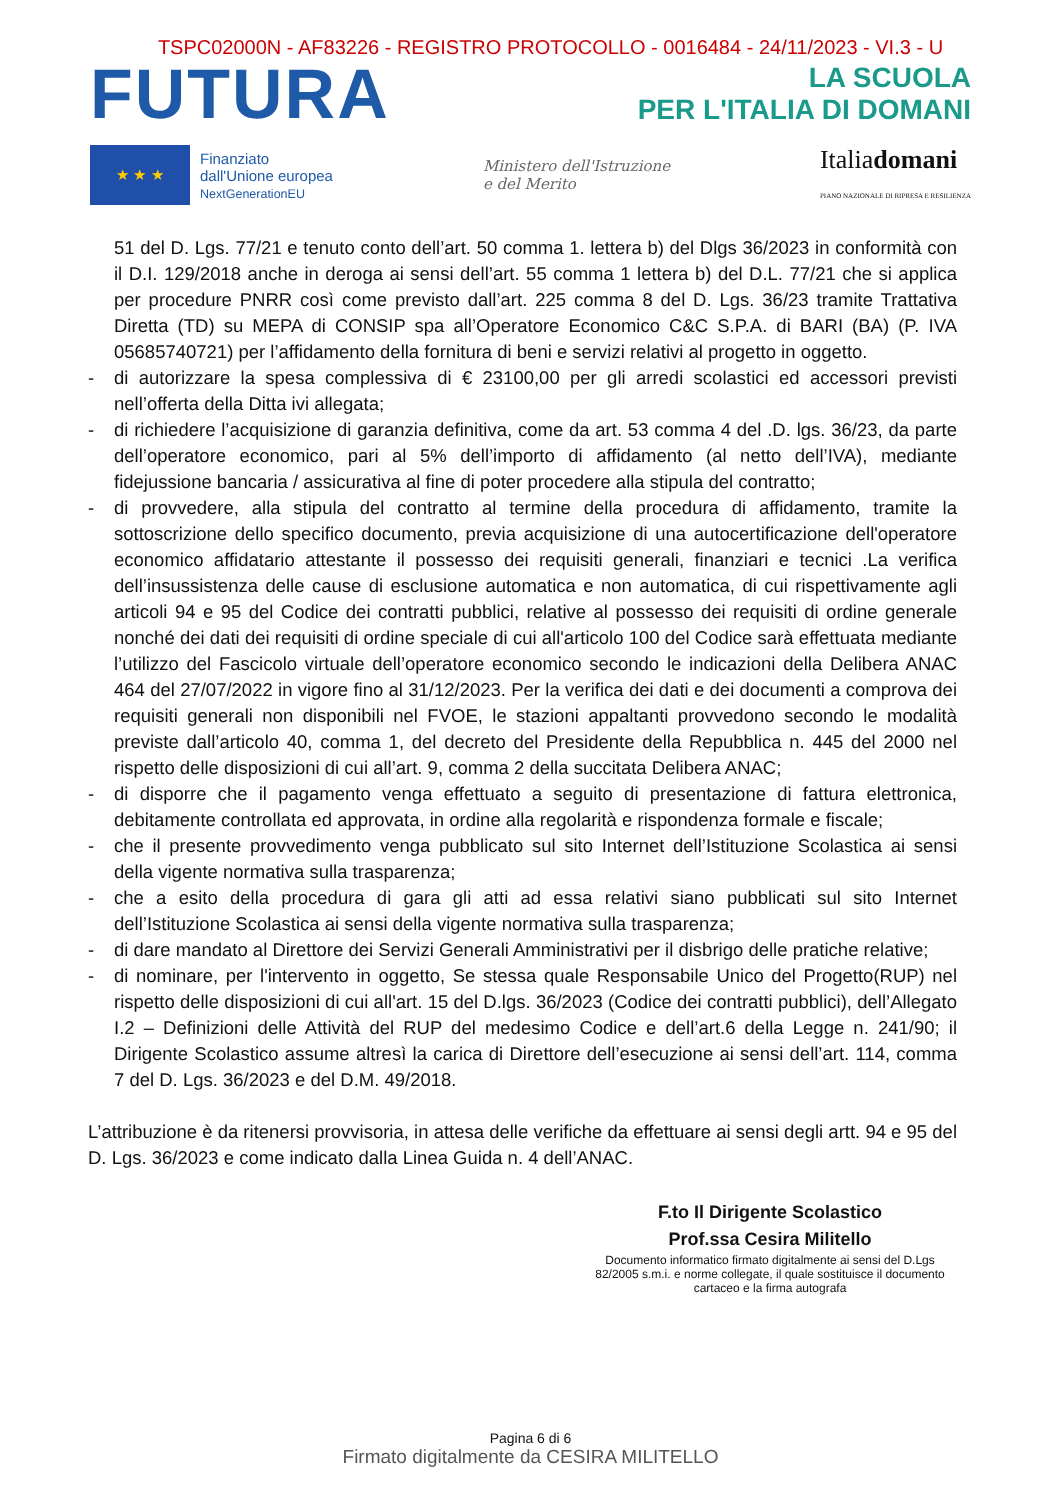TSPC02000N - AF83226 - REGISTRO PROTOCOLLO - 0016484 - 24/11/2023 - VI.3 - U
FUTURA
LA SCUOLA
PER L'ITALIA DI DOMANI
★ ★ ★
Finanziato
dall'Unione europea
NextGenerationEU
Ministero dell'Istruzione
e del Merito
Italiadomani
PIANO NAZIONALE DI RIPRESA E RESILIENZA
51 del D. Lgs. 77/21 e tenuto conto dell’art. 50 comma 1. lettera b) del Dlgs 36/2023 in conformità con il D.I. 129/2018 anche in deroga ai sensi dell’art. 55 comma 1 lettera b) del D.L. 77/21 che si applica per procedure PNRR così come previsto dall’art. 225 comma 8 del D. Lgs. 36/23 tramite Trattativa Diretta (TD) su MEPA di CONSIP spa all’Operatore Economico C&C S.P.A. di BARI (BA) (P. IVA 05685740721) per l’affidamento della fornitura di beni e servizi relativi al progetto in oggetto.
- di autorizzare la spesa complessiva di € 23100,00 per gli arredi scolastici ed accessori previsti nell’offerta della Ditta ivi allegata;
- di richiedere l’acquisizione di garanzia definitiva, come da art. 53 comma 4 del .D. lgs. 36/23, da parte dell’operatore economico, pari al 5% dell’importo di affidamento (al netto dell’IVA), mediante fidejussione bancaria / assicurativa al fine di poter procedere alla stipula del contratto;
- di provvedere, alla stipula del contratto al termine della procedura di affidamento, tramite la sottoscrizione dello specifico documento, previa acquisizione di una autocertificazione dell'operatore economico affidatario attestante il possesso dei requisiti generali, finanziari e tecnici .La verifica dell’insussistenza delle cause di esclusione automatica e non automatica, di cui rispettivamente agli articoli 94 e 95 del Codice dei contratti pubblici, relative al possesso dei requisiti di ordine generale nonché dei dati dei requisiti di ordine speciale di cui all'articolo 100 del Codice sarà effettuata mediante l’utilizzo del Fascicolo virtuale dell’operatore economico secondo le indicazioni della Delibera ANAC 464 del 27/07/2022 in vigore fino al 31/12/2023. Per la verifica dei dati e dei documenti a comprova dei requisiti generali non disponibili nel FVOE, le stazioni appaltanti provvedono secondo le modalità previste dall’articolo 40, comma 1, del decreto del Presidente della Repubblica n. 445 del 2000 nel rispetto delle disposizioni di cui all’art. 9, comma 2 della succitata Delibera ANAC;
- di disporre che il pagamento venga effettuato a seguito di presentazione di fattura elettronica, debitamente controllata ed approvata, in ordine alla regolarità e rispondenza formale e fiscale;
- che il presente provvedimento venga pubblicato sul sito Internet dell’Istituzione Scolastica ai sensi della vigente normativa sulla trasparenza;
- che a esito della procedura di gara gli atti ad essa relativi siano pubblicati sul sito Internet dell’Istituzione Scolastica ai sensi della vigente normativa sulla trasparenza;
- di dare mandato al Direttore dei Servizi Generali Amministrativi per il disbrigo delle pratiche relative;
- di nominare, per l'intervento in oggetto, Se stessa quale Responsabile Unico del Progetto(RUP) nel rispetto delle disposizioni di cui all'art. 15 del D.lgs. 36/2023 (Codice dei contratti pubblici), dell’Allegato I.2 – Definizioni delle Attività del RUP del medesimo Codice e dell’art.6 della Legge n. 241/90; il Dirigente Scolastico assume altresì la carica di Direttore dell’esecuzione ai sensi dell’art. 114, comma 7 del D. Lgs. 36/2023 e del D.M. 49/2018.
L’attribuzione è da ritenersi provvisoria, in attesa delle verifiche da effettuare ai sensi degli artt. 94 e 95 del D. Lgs. 36/2023 e come indicato dalla Linea Guida n. 4 dell’ANAC.
F.to Il Dirigente Scolastico
Prof.ssa Cesira Militello
Documento informatico firmato digitalmente ai sensi del D.Lgs 82/2005 s.m.i. e norme collegate, il quale sostituisce il documento cartaceo e la firma autografa
Pagina 6 di 6
Firmato digitalmente da CESIRA MILITELLO